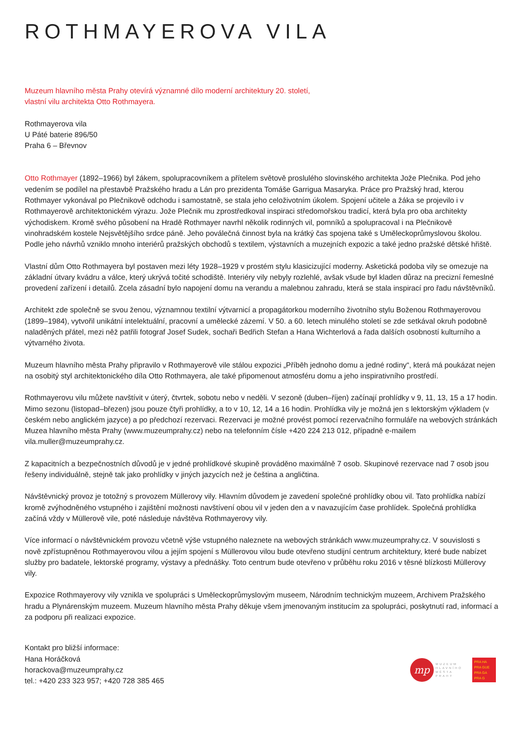ROTHMAYEROVA VILA
Muzeum hlavního města Prahy otevírá významné dílo moderní architektury 20. století,
vlastní vilu architekta Otto Rothmayera.
Rothmayerova vila
U Páté baterie 896/50
Praha 6 – Břevnov
Otto Rothmayer (1892–1966) byl žákem, spolupracovníkem a přítelem světově proslulého slovinského architekta Jože Plečnika. Pod jeho vedením se podílel na přestavbě Pražského hradu a Lán pro prezidenta Tomáše Garrigua Masaryka. Práce pro Pražský hrad, kterou Rothmayer vykonával po Plečnikově odchodu i samostatně, se stala jeho celoživotním úkolem. Spojení učitele a žáka se projevilo i v Rothmayerově architektonickém výrazu. Jože Plečnik mu zprostředkoval inspiraci středomořskou tradicí, která byla pro oba architekty východiskem. Kromě svého působení na Hradě Rothmayer navrhl několik rodinných vil, pomníků a spolupracoval i na Plečnikově vinohradském kostele Nejsvětějšího srdce páně. Jeho poválečná činnost byla na krátký čas spojena také s Uměleckoprůmyslovou školou. Podle jeho návrhů vzniklo mnoho interiérů pražských obchodů s textilem, výstavních a muzejních expozic a také jedno pražské dětské hřiště.
Vlastní dům Otto Rothmayera byl postaven mezi léty 1928–1929 v prostém stylu klasicizující moderny. Asketická podoba vily se omezuje na základní útvary kvádru a válce, který ukrývá točité schodiště. Interiéry vily nebyly rozlehlé, avšak všude byl kladen důraz na precizní řemeslné provedení zařízení i detailů. Zcela zásadní bylo napojení domu na verandu a malebnou zahradu, která se stala inspirací pro řadu návštěvníků.
Architekt zde společně se svou ženou, významnou textilní výtvarnicí a propagátorkou moderního životního stylu Boženou Rothmayerovou (1899–1984), vytvořil unikátní intelektuální, pracovní a umělecké zázemí. V 50. a 60. letech minulého století se zde setkával okruh podobně naladěných přátel, mezi něž patřili fotograf Josef Sudek, sochaři Bedřich Stefan a Hana Wichterlová a řada dalších osobností kulturního a výtvarného života.
Muzeum hlavního města Prahy připravilo v Rothmayerově vile stálou expozici „Příběh jednoho domu a jedné rodiny“, která má poukázat nejen na osobitý styl architektonického díla Otto Rothmayera, ale také připomenout atmosféru domu a jeho inspirativního prostředí.
Rothmayerovu vilu můžete navštívit v úterý, čtvrtek, sobotu nebo v neděli. V sezoně (duben–říjen) začínají prohlídky v 9, 11, 13, 15 a 17 hodin. Mimo sezonu (listopad–březen) jsou pouze čtyři prohlídky, a to v 10, 12, 14 a 16 hodin. Prohlídka vily je možná jen s lektorským výkladem (v českém nebo anglickém jazyce) a po předchozí rezervaci. Rezervaci je možné provést pomocí rezervačního formuláře na webových stránkách Muzea hlavního města Prahy (www.muzeumprahy.cz) nebo na telefonním čísle +420 224 213 012, případně e-mailem vila.muller@muzeumprahy.cz.
Z kapacitních a bezpečnostních důvodů je v jedné prohlídkové skupině prováděno maximálně 7 osob. Skupinové rezervace nad 7 osob jsou řešeny individuálně, stejně tak jako prohlídky v jiných jazycích než je čeština a angličtina.
Návštěvnický provoz je totožný s provozem Müllerovy vily. Hlavním důvodem je zavedení společné prohlídky obou vil. Tato prohlídka nabízí kromě zvýhodněného vstupného i zajištění možnosti navštívení obou vil v jeden den a v navazujícím čase prohlídek. Společná prohlídka začíná vždy v Müllerově vile, poté následuje návštěva Rothmayerovy vily.
Více informací o návštěvnickém provozu včetně výše vstupného naleznete na webových stránkách www.muzeumprahy.cz. V souvislosti s nově zpřístupněnou Rothmayerovou vilou a jejím spojení s Müllerovou vilou bude otevřeno studijní centrum architektury, které bude nabízet služby pro badatele, lektorské programy, výstavy a přednášky. Toto centrum bude otevřeno v průběhu roku 2016 v těsné blízkosti Müllerovy vily.
Expozice Rothmayerovy vily vznikla ve spolupráci s Uměleckoprůmyslovým museem, Národním technickým muzeem, Archivem Pražského hradu a Plynárenským muzeem. Muzeum hlavního města Prahy děkuje všem jmenovaným institucím za spolupráci, poskytnutí rad, informací a za podporu při realizaci expozice.
Kontakt pro bližší informace:
Hana Horáčková
horackova@muzeumprahy.cz
tel.: +420 233 323 957; +420 728 385 465
mp
MUZEUM
HLAVNÍHO
MĚSTA
PRAHY
PRA HA
PRA GUE
PRA GA
PRA G